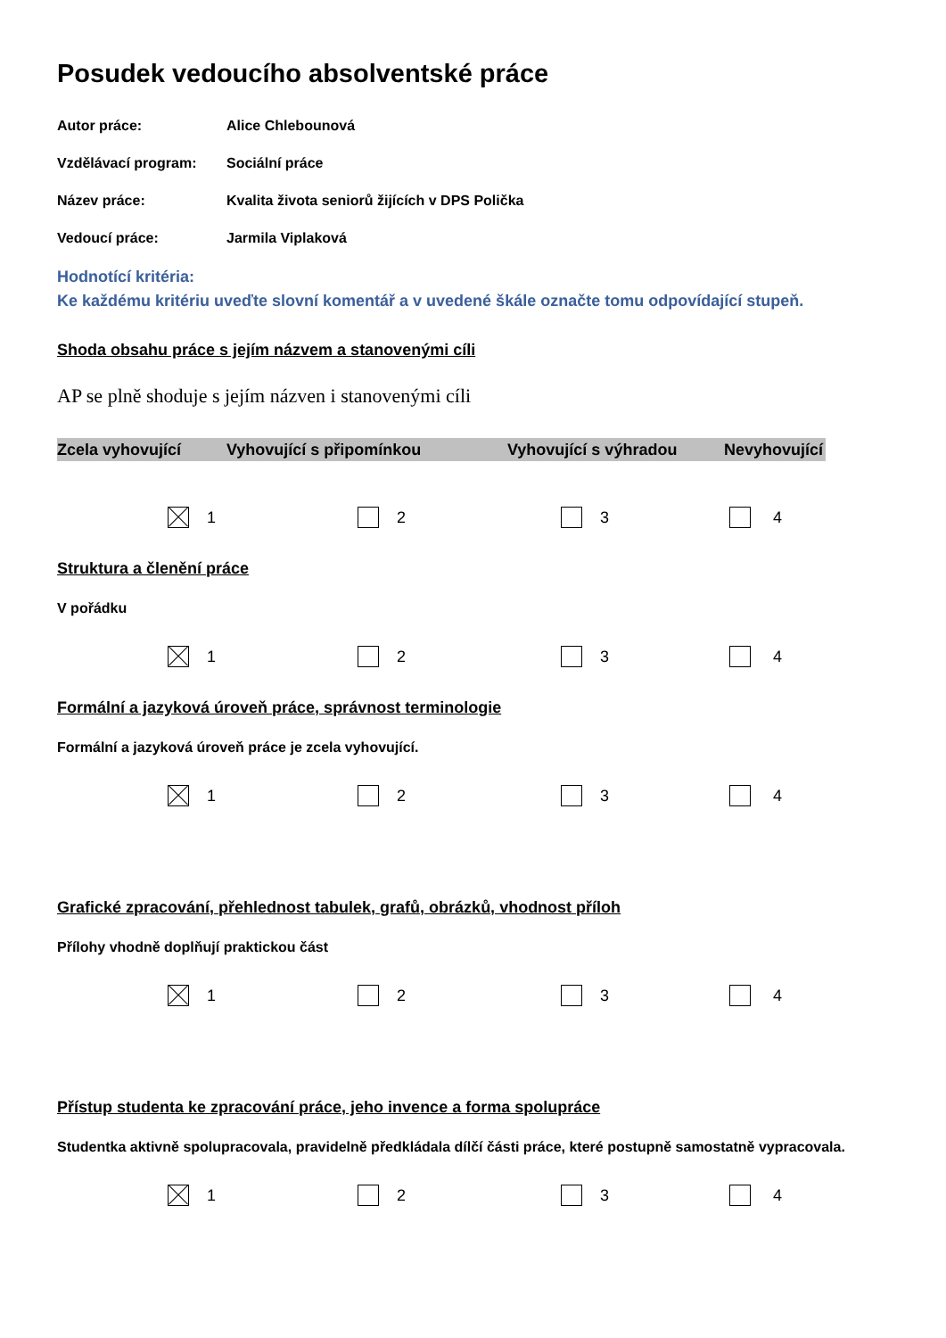Posudek vedoucího absolventské práce
Autor práce: Alice Chlebounová
Vzdělávací program: Sociální práce
Název práce: Kvalita života seniorů žijících v DPS Polička
Vedoucí práce: Jarmila Viplaková
Hodnotící kritéria:
Ke každému kritériu uveďte slovní komentář a v uvedené škále označte tomu odpovídající stupeň.
Shoda obsahu práce s jejím názvem a stanovenými cíli
AP se plně shoduje s jejím názven i stanovenými cíli
Zcela vyhovující Vyhovující s připomínkou Vyhovující s výhradou Nevyhovující
1 2 3 4
Struktura a členění práce
V pořádku
1 2 3 4
Formální a jazyková úroveň práce, správnost terminologie
Formální a jazyková úroveň práce je zcela vyhovující.
1 2 3 4
Grafické zpracování, přehlednost tabulek, grafů, obrázků, vhodnost příloh
Přílohy vhodně doplňují praktickou část
1 2 3 4
Přístup studenta ke zpracování práce, jeho invence a forma spolupráce
Studentka aktivně spolupracovala, pravidelně předkládala dílčí části práce, které postupně samostatně vypracovala.
1 2 3 4